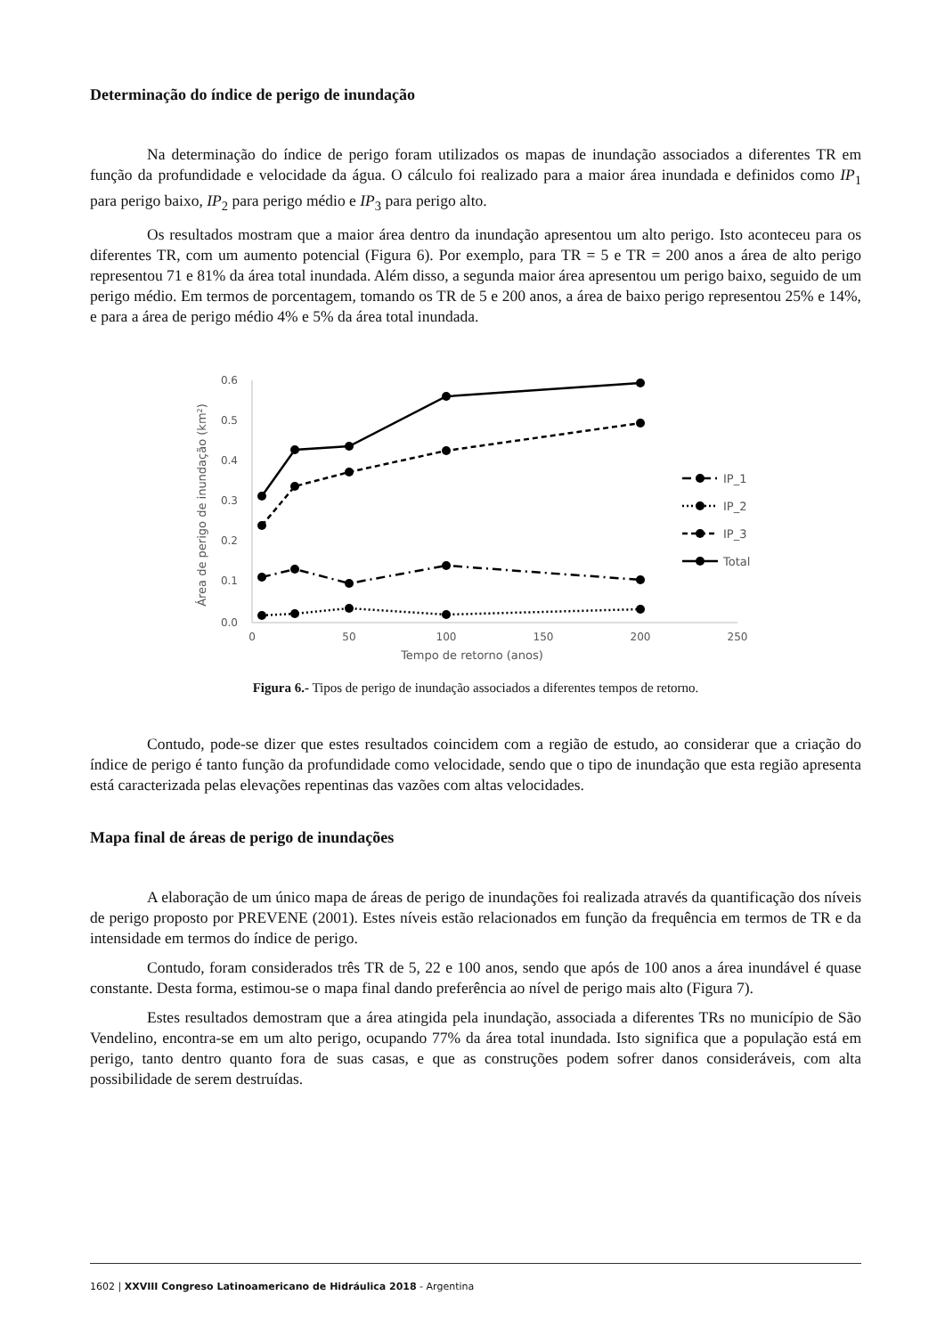Determinação do índice de perigo de inundação
Na determinação do índice de perigo foram utilizados os mapas de inundação associados a diferentes TR em função da profundidade e velocidade da água. O cálculo foi realizado para a maior área inundada e definidos como IP<sub>1</sub> para perigo baixo, IP<sub>2</sub> para perigo médio e IP<sub>3</sub> para perigo alto.
Os resultados mostram que a maior área dentro da inundação apresentou um alto perigo. Isto aconteceu para os diferentes TR, com um aumento potencial (Figura 6). Por exemplo, para TR = 5 e TR = 200 anos a área de alto perigo representou 71 e 81% da área total inundada. Além disso, a segunda maior área apresentou um perigo baixo, seguido de um perigo médio. Em termos de porcentagem, tomando os TR de 5 e 200 anos, a área de baixo perigo representou 25% e 14%, e para a área de perigo médio 4% e 5% da área total inundada.
0.6
0.5
0.4
0.3
0.2
0.1
0.0
0
50
100
150
200
250
Tempo de retorno (anos)
Área de perigo de inundação (km²)
IP_1
IP_2
IP_3
Total
Figura 6.- Tipos de perigo de inundação associados a diferentes tempos de retorno.
Contudo, pode-se dizer que estes resultados coincidem com a região de estudo, ao considerar que a criação do índice de perigo é tanto função da profundidade como velocidade, sendo que o tipo de inundação que esta região apresenta está caracterizada pelas elevações repentinas das vazões com altas velocidades.
Mapa final de áreas de perigo de inundações
A elaboração de um único mapa de áreas de perigo de inundações foi realizada através da quantificação dos níveis de perigo proposto por PREVENE (2001). Estes níveis estão relacionados em função da frequência em termos de TR e da intensidade em termos do índice de perigo.
Contudo, foram considerados três TR de 5, 22 e 100 anos, sendo que após de 100 anos a área inundável é quase constante. Desta forma, estimou-se o mapa final dando preferência ao nível de perigo mais alto (Figura 7).
Estes resultados demostram que a área atingida pela inundação, associada a diferentes TRs no município de São Vendelino, encontra-se em um alto perigo, ocupando 77% da área total inundada. Isto significa que a população está em perigo, tanto dentro quanto fora de suas casas, e que as construções podem sofrer danos consideráveis, com alta possibilidade de serem destruídas.
1602 | XXVIII Congreso Latinoamericano de Hidráulica 2018 - Argentina